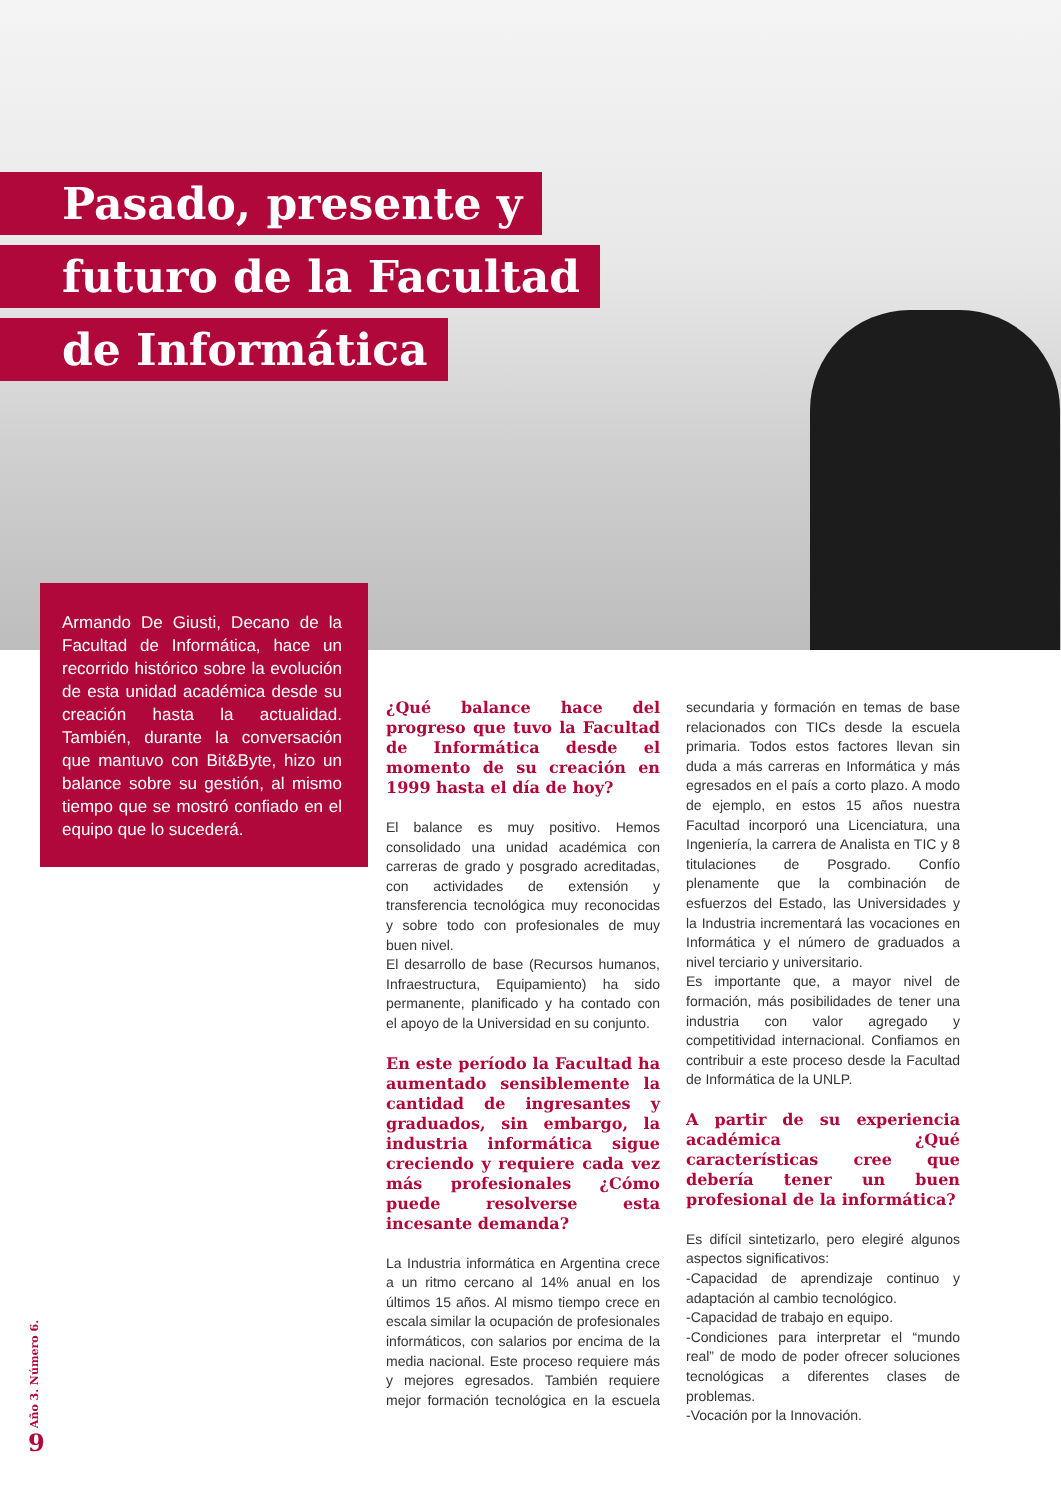Pasado, presente y
futuro de la Facultad
de Informática
Armando De Giusti, Decano de la Facultad de Informática, hace un recorrido histórico sobre la evolución de esta unidad académica desde su creación hasta la actualidad. También, durante la conversación que mantuvo con Bit&Byte, hizo un balance sobre su gestión, al mismo tiempo que se mostró confiado en el equipo que lo sucederá.
¿Qué balance hace del progreso que tuvo la Facultad de Informática desde el momento de su creación en 1999 hasta el día de hoy?
El balance es muy positivo. Hemos consolidado una unidad académica con carreras de grado y posgrado acreditadas, con actividades de extensión y transferencia tecnológica muy reconocidas y sobre todo con profesionales de muy buen nivel.
El desarrollo de base (Recursos humanos, Infraestructura, Equipamiento) ha sido permanente, planificado y ha contado con el apoyo de la Universidad en su conjunto.
En este período la Facultad ha aumentado sensiblemente la cantidad de ingresantes y graduados, sin embargo, la industria informática sigue creciendo y requiere cada vez más profesionales ¿Cómo puede resolverse esta incesante demanda?
La Industria informática en Argentina crece a un ritmo cercano al 14% anual en los últimos 15 años. Al mismo tiempo crece en escala similar la ocupación de profesionales informáticos, con salarios por encima de la media nacional. Este proceso requiere más y mejores egresados. También requiere mejor formación tecnológica en la escuela secundaria y formación en temas de base relacionados con TICs desde la escuela primaria. Todos estos factores llevan sin duda a más carreras en Informática y más egresados en el país a corto plazo. A modo de ejemplo, en estos 15 años nuestra Facultad incorporó una Licenciatura, una Ingeniería, la carrera de Analista en TIC y 8 titulaciones de Posgrado. Confío plenamente que la combinación de esfuerzos del Estado, las Universidades y la Industria incrementará las vocaciones en Informática y el número de graduados a nivel terciario y universitario.
Es importante que, a mayor nivel de formación, más posibilidades de tener una industria con valor agregado y competitividad internacional. Confiamos en contribuir a este proceso desde la Facultad de Informática de la UNLP.
A partir de su experiencia académica ¿Qué características cree que debería tener un buen profesional de la informática?
Es difícil sintetizarlo, pero elegiré algunos aspectos significativos:
-Capacidad de aprendizaje continuo y adaptación al cambio tecnológico.
-Capacidad de trabajo en equipo.
-Condiciones para interpretar el “mundo real” de modo de poder ofrecer soluciones tecnológicas a diferentes clases de problemas.
-Vocación por la Innovación.
Año 3. Número 6.
9